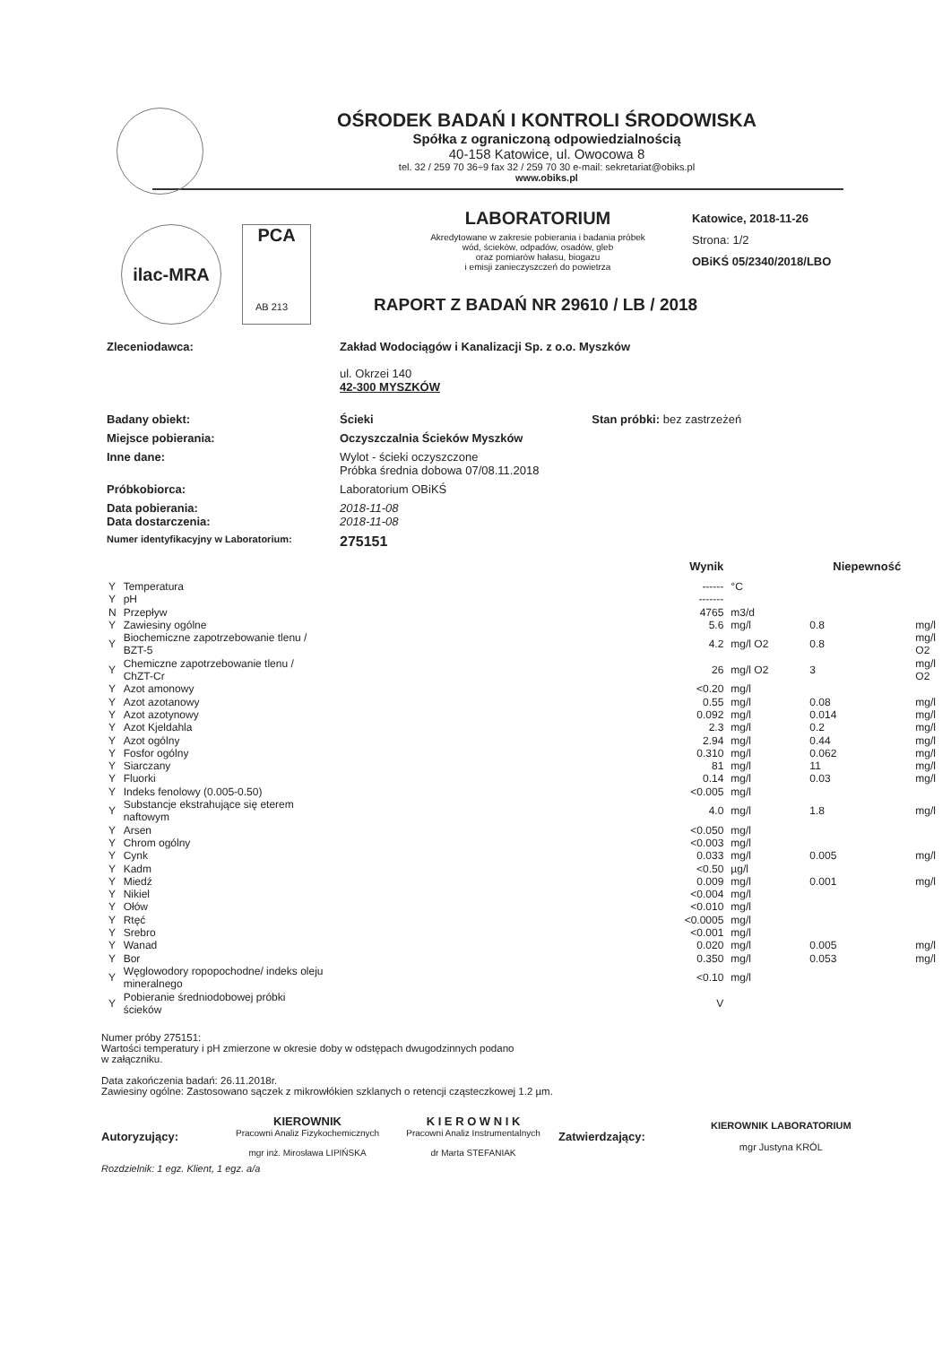OŚRODEK BADAŃ I KONTROLI ŚRODOWISKA
Spółka z ograniczoną odpowiedzialnością
40-158 Katowice, ul. Owocowa 8
tel. 32 / 259 70 36÷9 fax 32 / 259 70 30 e-mail: sekretariat@obiks.pl
www.obiks.pl
ilac-MRA PCA
LABORATORIUM
Akredytowane w zakresie pobierania i badania próbek
wód, ścieków, odpadów, osadów, gleb
oraz pomiarów hałasu, biogazu
i emisji zanieczyszczeń do powietrza
Katowice, 2018-11-26
Strona: 1/2
OBiKŚ 05/2340/2018/LBO
AB 213 RAPORT Z BADAŃ NR 29610 / LB / 2018
| Zleceniodawca: | Zakład Wodociągów i Kanalizacji Sp. z o.o. Myszków ul. Okrzei 140 42-300 MYSZKÓW |
| Badany obiekt: | Ścieki Stan próbki: bez zastrzeżeń |
| Miejsce pobierania: | Oczyszczalnia Ścieków Myszków |
| Inne dane: | Wylot - ścieki oczyszczone Próbka średnia dobowa 07/08.11.2018 |
| Próbkobiorca: | Laboratorium OBiKŚ |
| Data pobierania: Data dostarczenia: | 2018-11-08 2018-11-08 |
| Numer identyfikacyjny w Laboratorium: | 275151 |
| | | Wynik | | Niepewność | |
| --- | --- | --- | --- | --- | --- |
| Y | Temperatura | ------ | °C | | |
| Y | pH | ------- | | | |
| N | Przepływ | 4765 | m3/d | | |
| Y | Zawiesiny ogólne | 5.6 | mg/l | 0.8 | mg/l |
| Y | Biochemiczne zapotrzebowanie tlenu / BZT-5 | 4.2 | mg/l O2 | 0.8 | mg/l O2 |
| Y | Chemiczne zapotrzebowanie tlenu / ChZT-Cr | 26 | mg/l O2 | 3 | mg/l O2 |
| Y | Azot amonowy | <0.20 | mg/l | | |
| Y | Azot azotanowy | 0.55 | mg/l | 0.08 | mg/l |
| Y | Azot azotynowy | 0.092 | mg/l | 0.014 | mg/l |
| Y | Azot Kjeldahla | 2.3 | mg/l | 0.2 | mg/l |
| Y | Azot ogólny | 2.94 | mg/l | 0.44 | mg/l |
| Y | Fosfor ogólny | 0.310 | mg/l | 0.062 | mg/l |
| Y | Siarczany | 81 | mg/l | 11 | mg/l |
| Y | Fluorki | 0.14 | mg/l | 0.03 | mg/l |
| Y | Indeks fenolowy (0.005-0.50) | <0.005 | mg/l | | |
| Y | Substancje ekstrahujące się eterem naftowym | 4.0 | mg/l | 1.8 | mg/l |
| Y | Arsen | <0.050 | mg/l | | |
| Y | Chrom ogólny | <0.003 | mg/l | | |
| Y | Cynk | 0.033 | mg/l | 0.005 | mg/l |
| Y | Kadm | <0.50 | µg/l | | |
| Y | Miedź | 0.009 | mg/l | 0.001 | mg/l |
| Y | Nikiel | <0.004 | mg/l | | |
| Y | Ołów | <0.010 | mg/l | | |
| Y | Rtęć | <0.0005 | mg/l | | |
| Y | Srebro | <0.001 | mg/l | | |
| Y | Wanad | 0.020 | mg/l | 0.005 | mg/l |
| Y | Bor | 0.350 | mg/l | 0.053 | mg/l |
| Y | Węglowodory ropopochodne/ indeks oleju mineralnego | <0.10 | mg/l | | |
| Y | Pobieranie średniodobowej próbki ścieków | V | | | |
Numer próby 275151:
Wartości temperatury i pH zmierzone w okresie doby w odstępach dwugodzinnych podano
w załączniku.
Data zakończenia badań: 26.11.2018r.
Zawiesiny ogólne: Zastosowano sączek z mikrowłókien szklanych o retencji cząsteczkowej 1.2 µm.
Autoryzujący:
KIEROWNIK
Pracowni Analiz Fizykochemicznych
mgr inż. Mirosława LIPIŃSKA
K I E R O W N I K
Pracowni Analiz Instrumentalnych
dr Marta STEFANIAK
Zatwierdzający:
KIEROWNIK LABORATORIUM
mgr Justyna KRÓL
Rozdzielnik: 1 egz. Klient, 1 egz. a/a